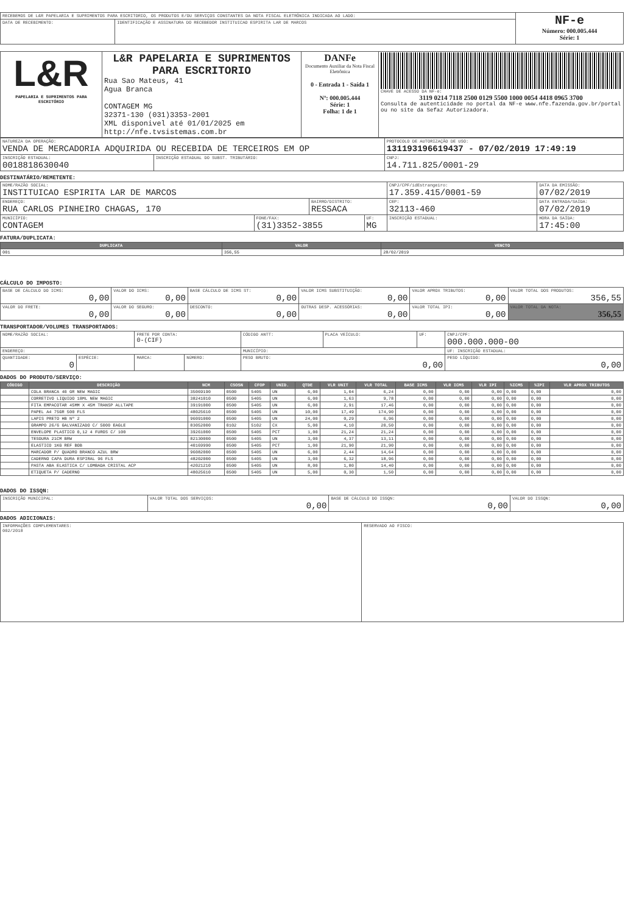| RECEBEMOS DE L&R PAPELARIA E SUPRIMENTOS PARA ESCRITORIO, OS PRODUTOS E/OU SERVIÇOS CONSTANTES DA NOTA FISCAL ELETRÔNICA INDICADA AO LADO: | | NF-e Número: 000.005.444 Série: 1 |
| DATA DE RECEBIMENTO: | IDENTIFICAÇÃO E ASSINATURA DO RECEBEDOR INSTITUICAO ESPIRITA LAR DE MARCOS | |
| L&R PAPELARIA E SUPRIMENTOS PARA ESCRITÓRIO | L&R PAPELARIA E SUPRIMENTOS PARA ESCRITORIO Rua Sao Mateus, 41 Agua Branca CONTAGEM MG 32371-130 (031)3353-2001 XML disponivel até 01/01/2025 em http://nfe.tvsistemas.com.br | DANFe Documento Auxiliar da Nota Fiscal Eletrônica 0 - Entrada 1 - Saída 1 Nº: 000.005.444 Série: 1 Folha: 1 de 1 | CHAVE DE ACESSO DA NF-e: 3119 0214 7118 2500 0129 5500 1000 0054 4418 0965 3700 Consulta de autenticidade no portal da NF-e www.nfe.fazenda.gov.br/portal ou no site da Sefaz Autorizadora. |
| NATUREZA DA OPERAÇÃO: VENDA DE MERCADORIA ADQUIRIDA OU RECEBIDA DE TERCEIROS EM OP | | PROTOCOLO DE AUTORIZAÇÃO DE USO: 131193196619437 - 07/02/2019 17:49:19 |
| INSCRIÇÃO ESTADUAL: 0018818630040 | INSCRIÇÃO ESTADUAL DO SUBST. TRIBUTÁRIO: | CNPJ: 14.711.825/0001-29 |
DESTINATÁRIO/REMETENTE:
| NOME/RAZÃO SOCIAL: INSTITUICAO ESPIRITA LAR DE MARCOS | | | | CNPJ/CPF/idEstrangeiro: 17.359.415/0001-59 | | DATA DA EMISSÃO: 07/02/2019 |
| ENDEREÇO: RUA CARLOS PINHEIRO CHAGAS, 170 | | BAIRRO/DISTRITO: RESSACA | | | CEP: 32113-460 | DATA ENTRADA/SAÍDA: 07/02/2019 |
| MUNICÍPIO: CONTAGEM | FONE/FAX: (31)3352-3855 | | UF: MG | INSCRIÇÃO ESTADUAL: | | HORA DA SAÍDA: 17:45:00 |
FATURA/DUPLICATA:
| DUPLICATA | VALOR | VENCTO |
| --- | --- | --- |
| 001 | 356,55 | 28/02/2019 |
CÁLCULO DO IMPOSTO:
| BASE DE CÁLCULO DO ICMS: 0,00 | VALOR DO ICMS: 0,00 | BASE CÁLCULO DE ICMS ST: 0,00 | VALOR ICMS SUBSTITUIÇÃO: 0,00 | VALOR APROX TRIBUTOS: 0,00 | VALOR TOTAL DOS PRODUTOS: 356,55 |
| VALOR DO FRETE: 0,00 | VALOR DO SEGURO: 0,00 | DESCONTO: 0,00 | OUTRAS DESP. ACESSÓRIAS: 0,00 | VALOR TOTAL IPI: 0,00 | VALOR TOTAL DA NOTA: 356,55 |
TRANSPORTADOR/VOLUMES TRANSPORTADOS:
| NOME/RAZÃO SOCIAL: | | FRETE POR CONTA: 0-(CIF) | | CÓDIGO ANTT: | PLACA VEÍCULO: | UF: | CNPJ/CPF: 000.000.000-00 |
| ENDEREÇO: | | | | MUNICÍPIO: | | | UF: INSCRIÇÃO ESTADUAL: |
| QUANTIDADE: 0 | ESPÉCIE: | MARCA: | NÚMERO: | PESO BRUTO: 0,00 | | | PESO LÍQUIDO: 0,00 |
DADOS DO PRODUTO/SERVIÇO:
| CÓDIGO | DESCRIÇÃO | NCM | CSOSN | CFOP | UNID. | QTDE | VLR UNIT | VLR TOTAL | BASE ICMS | VLR ICMS | VLR IPI | %ICMS | %IPI | VLR APROX TRIBUTOS |
| --- | --- | --- | --- | --- | --- | --- | --- | --- | --- | --- | --- | --- | --- | --- |
| | COLA BRANCA 40 GR NEW MAGIC | 35069190 | 0500 | 5405 | UN | 6,00 | 1,04 | 6,24 | 0,00 | 0,00 | 0,00 | 0,00 | 0,00 | 0,00 |
| | CORRETIVO LIQUIDO 18ML NEW MAGIC | 38241010 | 0500 | 5405 | UN | 6,00 | 1,63 | 9,78 | 0,00 | 0,00 | 0,00 | 0,00 | 0,00 | 0,00 |
| | FITA EMPACOTAR 45MM X 45M TRANSP ALLTAPE | 39191000 | 0500 | 5405 | UN | 6,00 | 2,91 | 17,46 | 0,00 | 0,00 | 0,00 | 0,00 | 0,00 | 0,00 |
| | PAPEL A4 75GR 500 FLS | 48025610 | 0500 | 5405 | UN | 10,00 | 17,49 | 174,90 | 0,00 | 0,00 | 0,00 | 0,00 | 0,00 | 0,00 |
| | LAPIS PRETO HB Nº 2 | 96091000 | 0500 | 5405 | UN | 24,00 | 0,29 | 6,96 | 0,00 | 0,00 | 0,00 | 0,00 | 0,00 | 0,00 |
| | GRAMPO 26/6 GALVANIZADO C/ 5000 EAGLE | 83052000 | 0102 | 5102 | CX | 5,00 | 4,10 | 20,50 | 0,00 | 0,00 | 0,00 | 0,00 | 0,00 | 0,00 |
| | ENVELOPE PLASTICO 0,12 4 FUROS C/ 100 | 39261000 | 0500 | 5405 | PCT | 1,00 | 21,24 | 21,24 | 0,00 | 0,00 | 0,00 | 0,00 | 0,00 | 0,00 |
| | TESOURA 21CM BRW | 82130000 | 0500 | 5405 | UN | 3,00 | 4,37 | 13,11 | 0,00 | 0,00 | 0,00 | 0,00 | 0,00 | 0,00 |
| | ELASTICO 1KG REF BOB | 40169990 | 0500 | 5405 | PCT | 1,00 | 21,90 | 21,90 | 0,00 | 0,00 | 0,00 | 0,00 | 0,00 | 0,00 |
| | MARCADOR P/ QUADRO BRANCO AZUL BRW | 96082000 | 0500 | 5405 | UN | 6,00 | 2,44 | 14,64 | 0,00 | 0,00 | 0,00 | 0,00 | 0,00 | 0,00 |
| | CADERNO CAPA DURA ESPIRAL 96 FLS | 48202000 | 0500 | 5405 | UN | 3,00 | 6,32 | 18,96 | 0,00 | 0,00 | 0,00 | 0,00 | 0,00 | 0,00 |
| | PASTA ABA ELASTICA C/ LOMBADA CRISTAL ACP | 42021210 | 0500 | 5405 | UN | 8,00 | 1,80 | 14,40 | 0,00 | 0,00 | 0,00 | 0,00 | 0,00 | 0,00 |
| | ETIQUETA P/ CADERNO | 48025610 | 0500 | 5405 | UN | 5,00 | 0,30 | 1,50 | 0,00 | 0,00 | 0,00 | 0,00 | 0,00 | 0,00 |
DADOS DO ISSQN:
| INSCRIÇÃO MUNICIPAL: | VALOR TOTAL DOS SERVIÇOS: 0,00 | BASE DE CÁLCULO DO ISSQN: 0,00 | VALOR DO ISSQN: 0,00 |
DADOS ADICIONAIS:
| INFORMAÇÕES COMPLEMENTARES: 002/2018 | RESERVADO AO FISCO: |